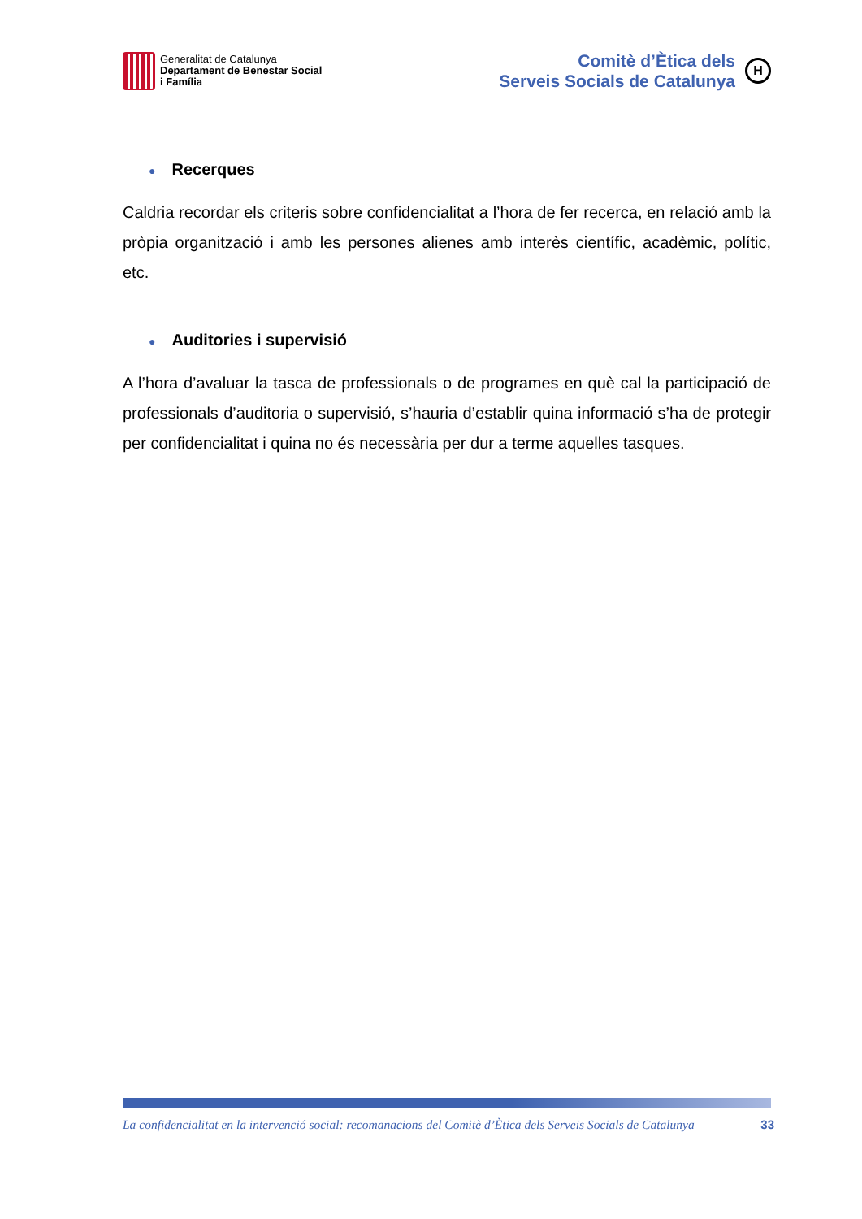Generalitat de Catalunya
Departament de Benestar Social
i Família
Comitè d’Ètica dels
Serveis Socials de Catalunya
H
● Recerques
Caldria recordar els criteris sobre confidencialitat a l’hora de fer recerca, en relació amb la pròpia organització i amb les persones alienes amb interès científic, acadèmic, polític, etc.
● Auditories i supervisió
A l’hora d’avaluar la tasca de professionals o de programes en què cal la participació de professionals d’auditoria o supervisió, s’hauria d’establir quina informació s’ha de protegir per confidencialitat i quina no és necessària per dur a terme aquelles tasques.
La confidencialitat en la intervenció social: recomanacions del Comitè d’Ètica dels Serveis Socials de Catalunya 33